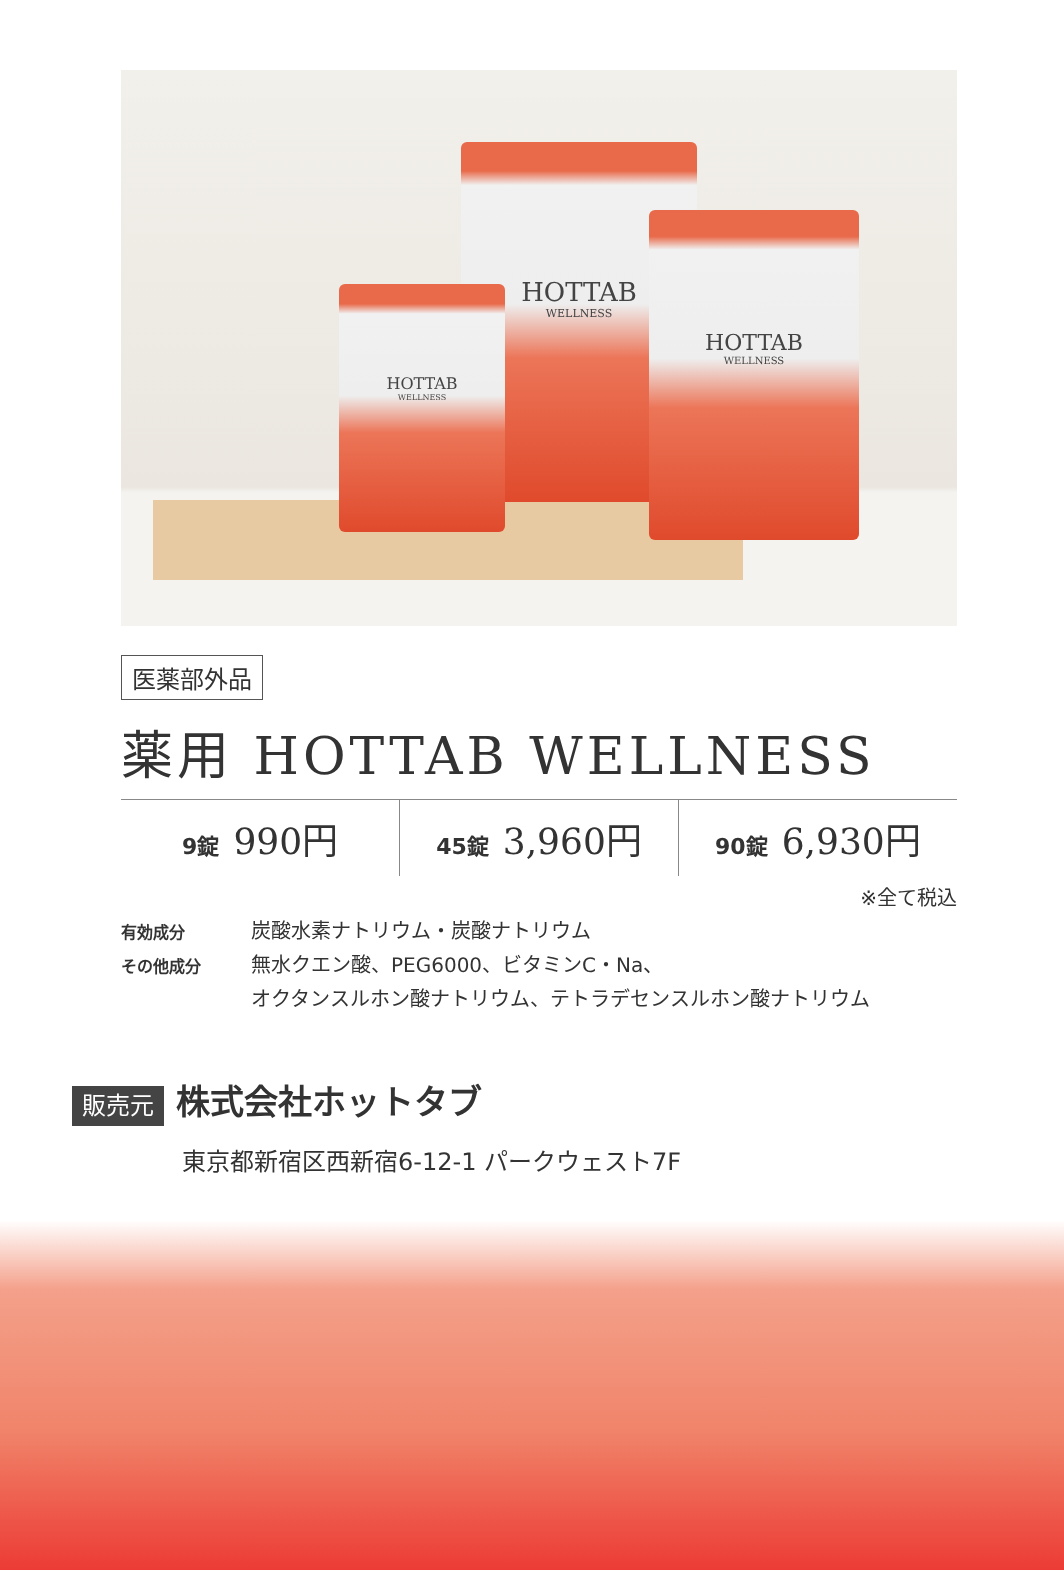HOTTAB
WELLNESS
HOTTAB
WELLNESS
HOTTAB
WELLNESS
医薬部外品
薬用 HOTTAB WELLNESS
| 9錠 990円 | 45錠 3,960円 | 90錠 6,930円 |
※全て税込
有効成分 炭酸水素ナトリウム・炭酸ナトリウム
その他成分 無水クエン酸、PEG6000、ビタミンC・Na、
オクタンスルホン酸ナトリウム、テトラデセンスルホン酸ナトリウム
販売元 株式会社ホットタブ
東京都新宿区西新宿6-12-1 パークウェスト7F